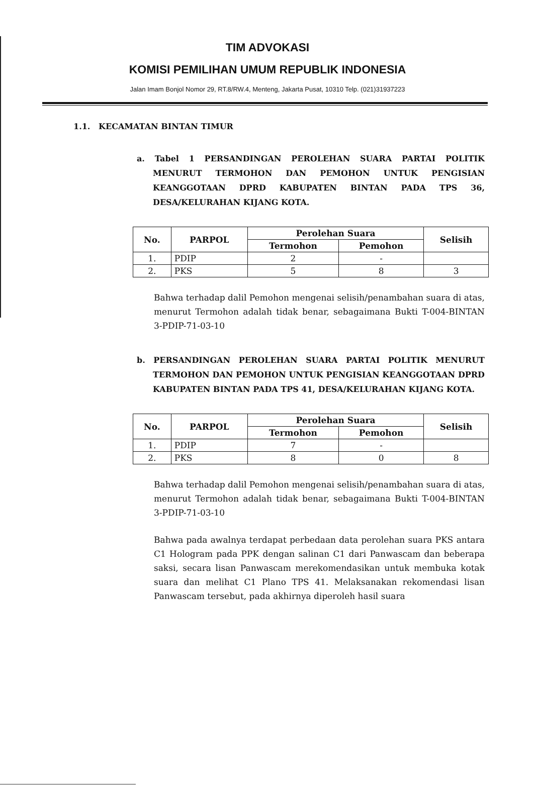TIM ADVOKASI
KOMISI PEMILIHAN UMUM REPUBLIK INDONESIA
Jalan Imam Bonjol Nomor 29, RT.8/RW.4, Menteng, Jakarta Pusat, 10310 Telp. (021)31937223
1.1. KECAMATAN BINTAN TIMUR
a. Tabel 1 PERSANDINGAN PEROLEHAN SUARA PARTAI POLITIK MENURUT TERMOHON DAN PEMOHON UNTUK PENGISIAN KEANGGOTAAN DPRD KABUPATEN BINTAN PADA TPS 36, DESA/KELURAHAN KIJANG KOTA.
| No. | PARPOL | Perolehan Suara | | Selisih |
| --- | --- | --- | --- | --- |
| | | Termohon | Pemohon | |
| 1. | PDIP | 2 | - | |
| 2. | PKS | 5 | 8 | 3 |
Bahwa terhadap dalil Pemohon mengenai selisih/penambahan suara di atas, menurut Termohon adalah tidak benar, sebagaimana Bukti T-004-BINTAN 3-PDIP-71-03-10
b. PERSANDINGAN PEROLEHAN SUARA PARTAI POLITIK MENURUT TERMOHON DAN PEMOHON UNTUK PENGISIAN KEANGGOTAAN DPRD KABUPATEN BINTAN PADA TPS 41, DESA/KELURAHAN KIJANG KOTA.
| No. | PARPOL | Perolehan Suara | | Selisih |
| --- | --- | --- | --- | --- |
| | | Termohon | Pemohon | |
| 1. | PDIP | 7 | - | |
| 2. | PKS | 8 | 0 | 8 |
Bahwa terhadap dalil Pemohon mengenai selisih/penambahan suara di atas, menurut Termohon adalah tidak benar, sebagaimana Bukti T-004-BINTAN 3-PDIP-71-03-10
Bahwa pada awalnya terdapat perbedaan data perolehan suara PKS antara C1 Hologram pada PPK dengan salinan C1 dari Panwascam dan beberapa saksi, secara lisan Panwascam merekomendasikan untuk membuka kotak suara dan melihat C1 Plano TPS 41. Melaksanakan rekomendasi lisan Panwascam tersebut, pada akhirnya diperoleh hasil suara